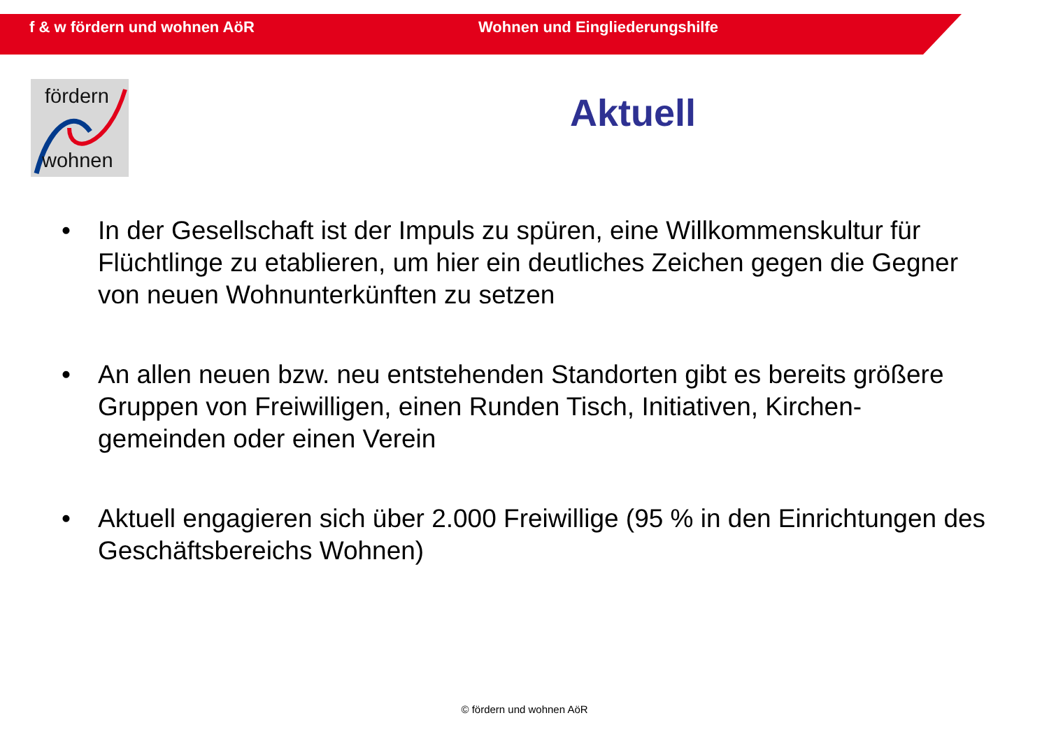f & w fördern und wohnen AöR Wohnen und Eingliederungshilfe
fördern
wohnen
Aktuell
• In der Gesellschaft ist der Impuls zu spüren, eine Willkommenskultur für Flüchtlinge zu etablieren, um hier ein deutliches Zeichen gegen die Gegner von neuen Wohnunterkünften zu setzen
• An allen neuen bzw. neu entstehenden Standorten gibt es bereits größere Gruppen von Freiwilligen, einen Runden Tisch, Initiativen, Kirchen-gemeinden oder einen Verein
• Aktuell engagieren sich über 2.000 Freiwillige (95 % in den Einrichtungen des Geschäftsbereichs Wohnen)
© fördern und wohnen AöR